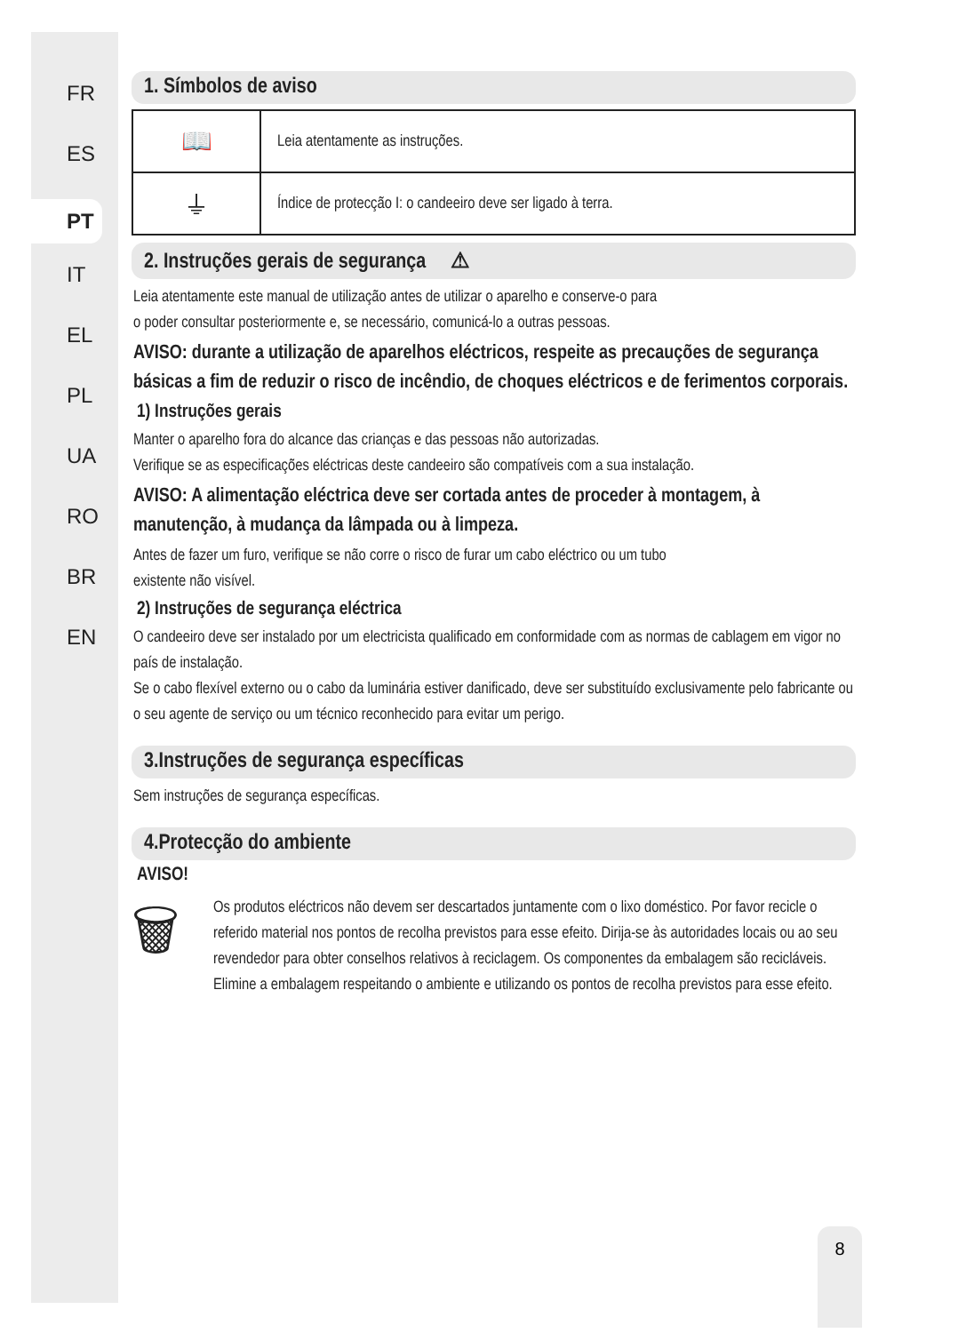FR
ES
PT
IT
EL
PL
UA
RO
BR
EN
1. Símbolos de aviso
| 📖 | Leia atentamente as instruções. |
| ⏚ | Índice de protecção I: o candeeiro deve ser ligado à terra. |
2. Instruções gerais de segurança ⚠
Leia atentamente este manual de utilização antes de utilizar o aparelho e conserve-o para
o poder consultar posteriormente e, se necessário, comunicá-lo a outras pessoas.
AVISO: durante a utilização de aparelhos eléctricos, respeite as precauções de segurança básicas a fim de reduzir o risco de incêndio, de choques eléctricos e de ferimentos corporais.
1) Instruções gerais
Manter o aparelho fora do alcance das crianças e das pessoas não autorizadas.
Verifique se as especificações eléctricas deste candeeiro são compatíveis com a sua instalação.
AVISO: A alimentação eléctrica deve ser cortada antes de proceder à montagem, à manutenção, à mudança da lâmpada ou à limpeza.
Antes de fazer um furo, verifique se não corre o risco de furar um cabo eléctrico ou um tubo
existente não visível.
2) Instruções de segurança eléctrica
O candeeiro deve ser instalado por um electricista qualificado em conformidade com as normas de cablagem em vigor no país de instalação.
Se o cabo flexível externo ou o cabo da luminária estiver danificado, deve ser substituído exclusivamente pelo fabricante ou o seu agente de serviço ou um técnico reconhecido para evitar um perigo.
3.Instruções de segurança específicas
Sem instruções de segurança específicas.
4.Protecção do ambiente
AVISO!
🗑
Os produtos eléctricos não devem ser descartados juntamente com o lixo doméstico. Por favor recicle o referido material nos pontos de recolha previstos para esse efeito. Dirija-se às autoridades locais ou ao seu revendedor para obter conselhos relativos à reciclagem. Os componentes da embalagem são recicláveis. Elimine a embalagem respeitando o ambiente e utilizando os pontos de recolha previstos para esse efeito.
8